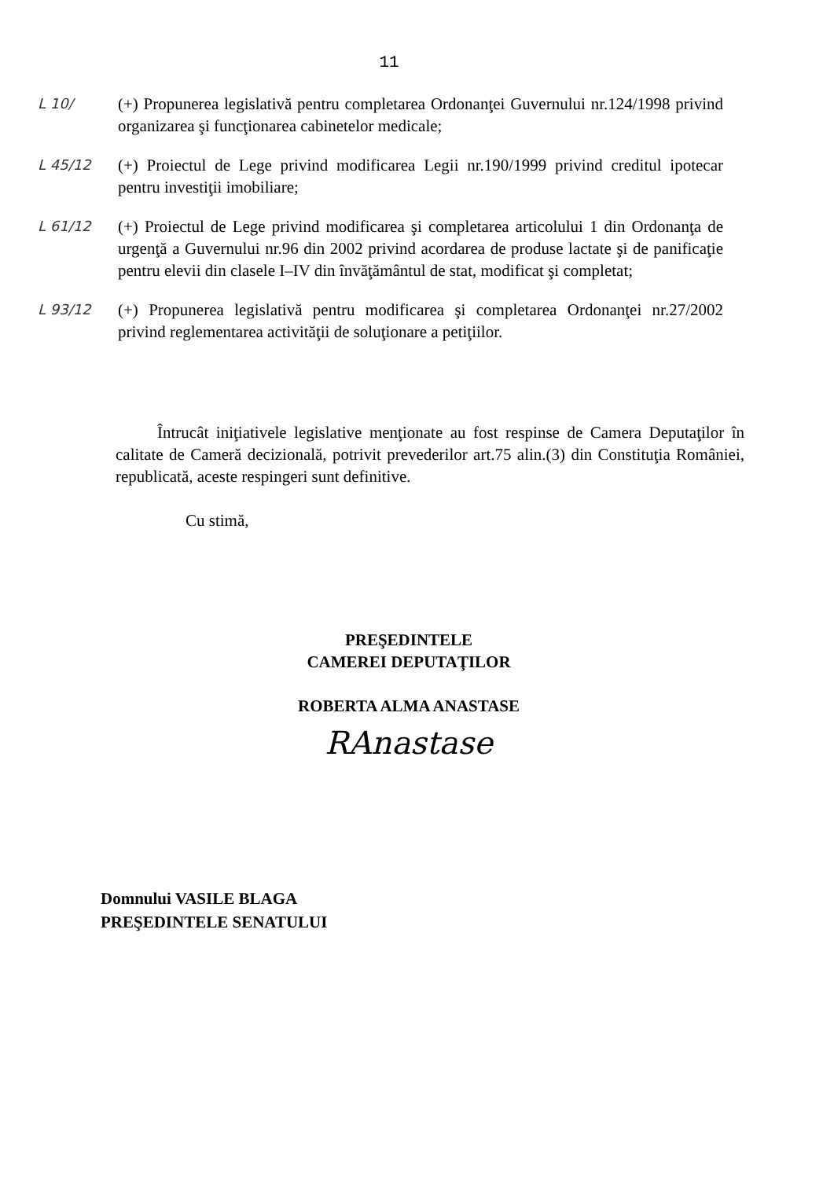11
L 10/
(+) Propunerea legislativă pentru completarea Ordonanţei Guvernului nr.124/1998 privind organizarea şi funcţionarea cabinetelor medicale;
L 45/12
(+) Proiectul de Lege privind modificarea Legii nr.190/1999 privind creditul ipotecar pentru investiţii imobiliare;
L 61/12
(+) Proiectul de Lege privind modificarea şi completarea articolului 1 din Ordonanţa de urgenţă a Guvernului nr.96 din 2002 privind acordarea de produse lactate şi de panificaţie pentru elevii din clasele I–IV din învăţământul de stat, modificat şi completat;
L 93/12
(+) Propunerea legislativă pentru modificarea şi completarea Ordonanţei nr.27/2002 privind reglementarea activităţii de soluţionare a petiţiilor.
Întrucât iniţiativele legislative menţionate au fost respinse de Camera Deputaţilor în calitate de Cameră decizională, potrivit prevederilor art.75 alin.(3) din Constituţia României, republicată, aceste respingeri sunt definitive.
Cu stimă,
PREŞEDINTELE
CAMEREI DEPUTAŢILOR
ROBERTA ALMA ANASTASE
RAnastase
Domnului VASILE BLAGA
PREŞEDINTELE SENATULUI